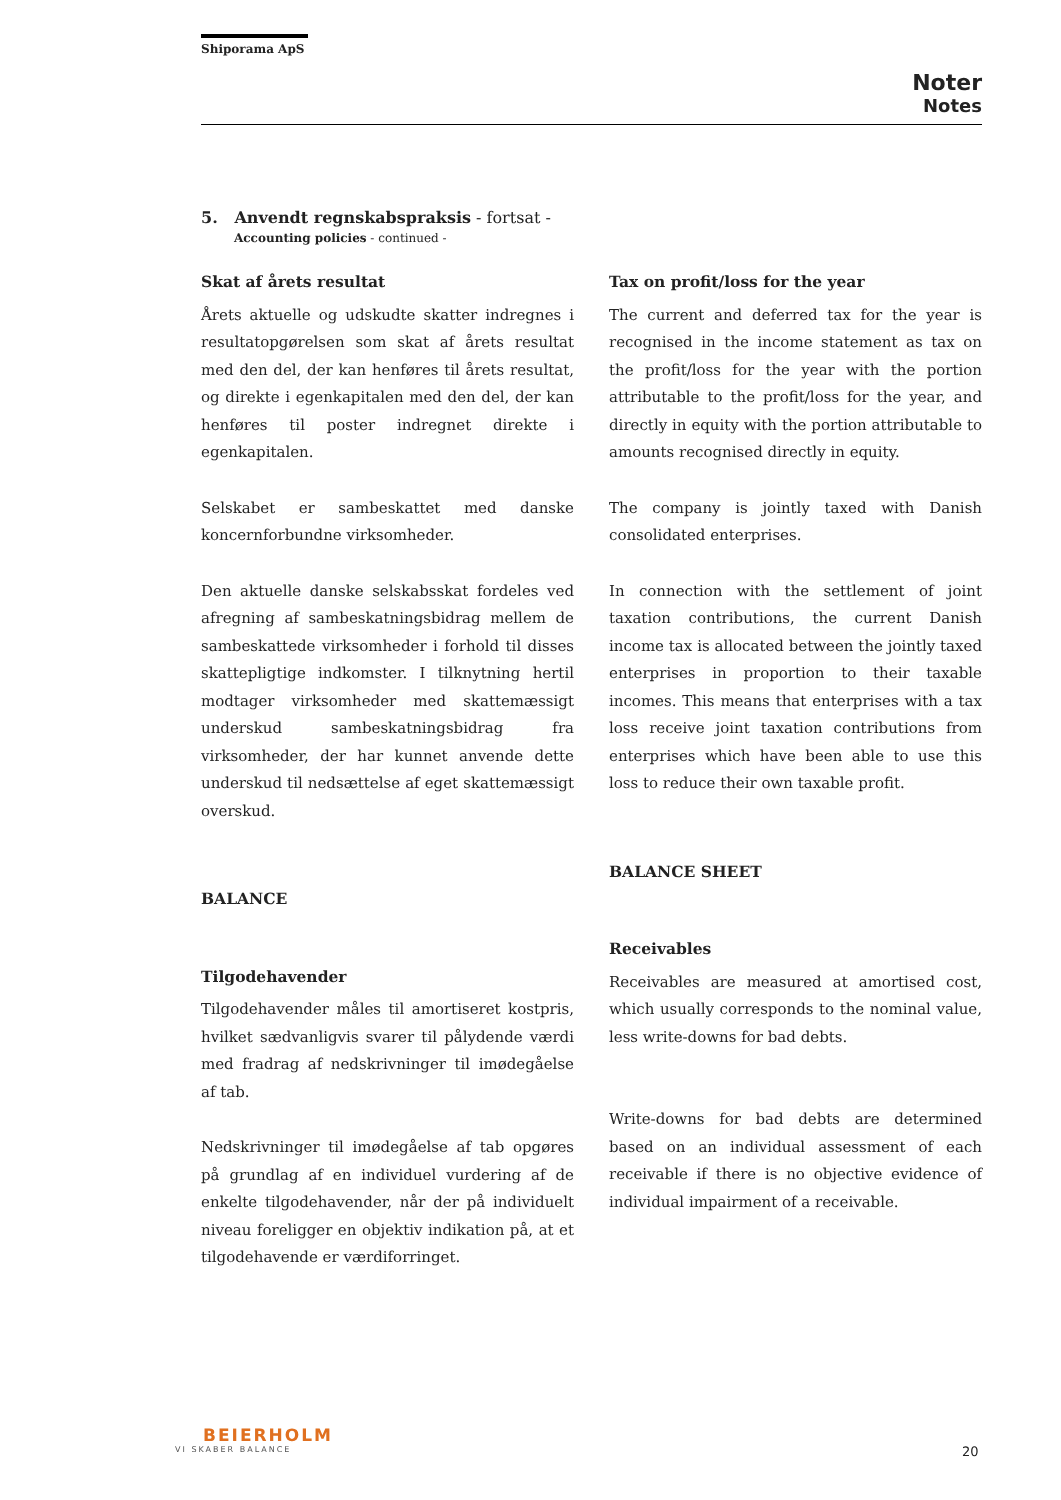Shiporama ApS
Noter
Notes
5. Anvendt regnskabspraksis - fortsat -
Accounting policies - continued -
Skat af årets resultat
Årets aktuelle og udskudte skatter indregnes i resultatopgørelsen som skat af årets resultat med den del, der kan henføres til årets resultat, og direkte i egenkapitalen med den del, der kan henføres til poster indregnet direkte i egenkapitalen.
Selskabet er sambeskattet med danske koncernforbundne virksomheder.
Den aktuelle danske selskabsskat fordeles ved afregning af sambeskatningsbidrag mellem de sambeskattede virksomheder i forhold til disses skattepligtige indkomster. I tilknytning hertil modtager virksomheder med skattemæssigt underskud sambeskatningsbidrag fra virksomheder, der har kunnet anvende dette underskud til nedsættelse af eget skattemæssigt overskud.
BALANCE
Tilgodehavender
Tilgodehavender måles til amortiseret kostpris, hvilket sædvanligvis svarer til pålydende værdi med fradrag af nedskrivninger til imødegåelse af tab.
Nedskrivninger til imødegåelse af tab opgøres på grundlag af en individuel vurdering af de enkelte tilgodehavender, når der på individuelt niveau foreligger en objektiv indikation på, at et tilgodehavende er værdiforringet.
Tax on profit/loss for the year
The current and deferred tax for the year is recognised in the income statement as tax on the profit/loss for the year with the portion attributable to the profit/loss for the year, and directly in equity with the portion attributable to amounts recognised directly in equity.
The company is jointly taxed with Danish consolidated enterprises.
In connection with the settlement of joint taxation contributions, the current Danish income tax is allocated between the jointly taxed enterprises in proportion to their taxable incomes. This means that enterprises with a tax loss receive joint taxation contributions from enterprises which have been able to use this loss to reduce their own taxable profit.
BALANCE SHEET
Receivables
Receivables are measured at amortised cost, which usually corresponds to the nominal value, less write-downs for bad debts.
Write-downs for bad debts are determined based on an individual assessment of each receivable if there is no objective evidence of individual impairment of a receivable.
BEIERHOLM
VI SKABER BALANCE
20